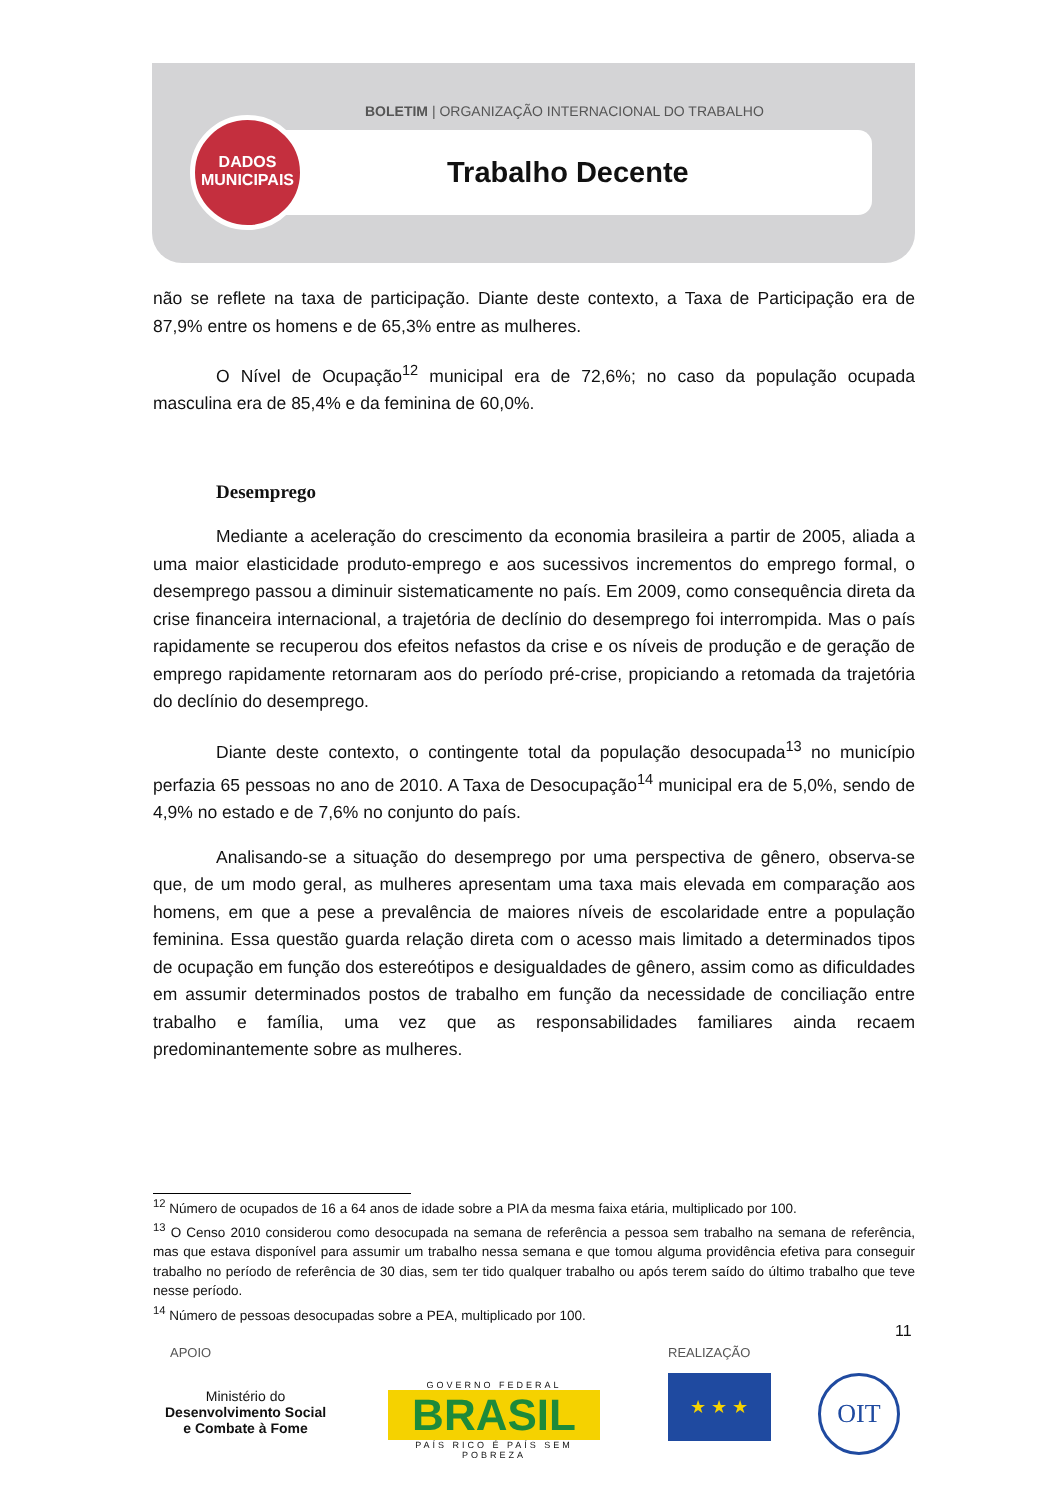BOLETIM | ORGANIZAÇÃO INTERNACIONAL DO TRABALHO
Trabalho Decente
DADOS
MUNICIPAIS
não se reflete na taxa de participação. Diante deste contexto, a Taxa de Participação era de 87,9% entre os homens e de 65,3% entre as mulheres.
O Nível de Ocupação<sup>12</sup> municipal era de 72,6%; no caso da população ocupada masculina era de 85,4% e da feminina de 60,0%.
Desemprego
Mediante a aceleração do crescimento da economia brasileira a partir de 2005, aliada a uma maior elasticidade produto-emprego e aos sucessivos incrementos do emprego formal, o desemprego passou a diminuir sistematicamente no país. Em 2009, como consequência direta da crise financeira internacional, a trajetória de declínio do desemprego foi interrompida. Mas o país rapidamente se recuperou dos efeitos nefastos da crise e os níveis de produção e de geração de emprego rapidamente retornaram aos do período pré-crise, propiciando a retomada da trajetória do declínio do desemprego.
Diante deste contexto, o contingente total da população desocupada<sup>13</sup> no município perfazia 65 pessoas no ano de 2010. A Taxa de Desocupação<sup>14</sup> municipal era de 5,0%, sendo de 4,9% no estado e de 7,6% no conjunto do país.
Analisando-se a situação do desemprego por uma perspectiva de gênero, observa-se que, de um modo geral, as mulheres apresentam uma taxa mais elevada em comparação aos homens, em que a pese a prevalência de maiores níveis de escolaridade entre a população feminina. Essa questão guarda relação direta com o acesso mais limitado a determinados tipos de ocupação em função dos estereótipos e desigualdades de gênero, assim como as dificuldades em assumir determinados postos de trabalho em função da necessidade de conciliação entre trabalho e família, uma vez que as responsabilidades familiares ainda recaem predominantemente sobre as mulheres.
<sup>12</sup> Número de ocupados de 16 a 64 anos de idade sobre a PIA da mesma faixa etária, multiplicado por 100.
<sup>13</sup> O Censo 2010 considerou como desocupada na semana de referência a pessoa sem trabalho na semana de referência, mas que estava disponível para assumir um trabalho nessa semana e que tomou alguma providência efetiva para conseguir trabalho no período de referência de 30 dias, sem ter tido qualquer trabalho ou após terem saído do último trabalho que teve nesse período.
<sup>14</sup> Número de pessoas desocupadas sobre a PEA, multiplicado por 100.
11
APOIO REALIZAÇÃO
Ministério do
Desenvolvimento Social
e Combate à Fome
GOVERNO FEDERAL
BRASIL
PAÍS RICO É PAÍS SEM POBREZA
★ ★ ★ OIT